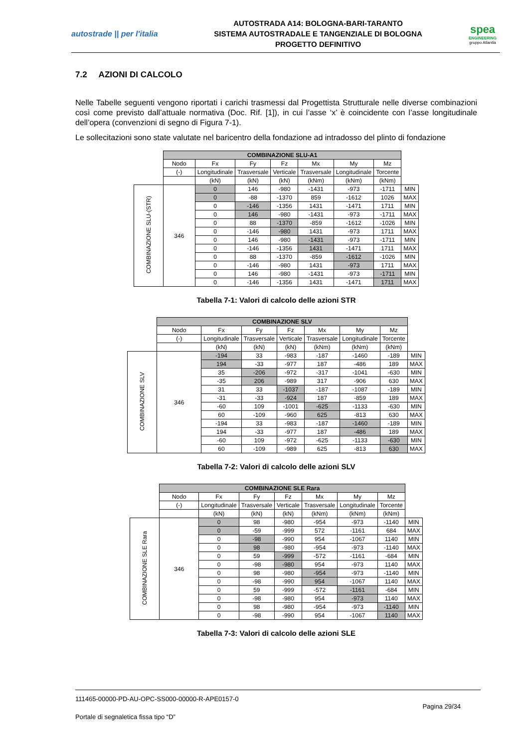autostrade || per l'italia
AUTOSTRADA A14: BOLOGNA-BARI-TARANTO
SISTEMA AUTOSTRADALE E TANGENZIALE DI BOLOGNA
PROGETTO DEFINITIVO
spea
ENGINEERING
gruppo Atlantia
7.2 AZIONI DI CALCOLO
Nelle Tabelle seguenti vengono riportati i carichi trasmessi dal Progettista Strutturale nelle diverse combinazioni così come previsto dall’attuale normativa (Doc. Rif. [1]), in cui l’asse ‘x’ è coincidente con l’asse longitudinale dell’opera (convenzioni di segno di Figura 7-1).
Le sollecitazioni sono state valutate nel baricentro della fondazione ad intradosso del plinto di fondazione
| | COMBINAZIONE SLU-A1 | | | | | | | |
| | Nodo | Fx | Fy | Fz | Mx | My | Mz | |
| | (-) | Longitudinale | Trasversale | Verticale | Trasversale | Longitudinale | Torcente | |
| | | (kN) | (kN) | (kN) | (kNm) | (kNm) | (kNm) | |
| COMBINAZIONE SLU-(STR) | 346 | 0 | 146 | -980 | -1431 | -973 | -1711 | MIN |
| | | 0 | -88 | -1370 | 859 | -1612 | 1026 | MAX |
| | | 0 | -146 | -1356 | 1431 | -1471 | 1711 | MIN |
| | | 0 | 146 | -980 | -1431 | -973 | -1711 | MAX |
| | | 0 | 88 | -1370 | -859 | -1612 | -1026 | MIN |
| | | 0 | -146 | -980 | 1431 | -973 | 1711 | MAX |
| | | 0 | 146 | -980 | -1431 | -973 | -1711 | MIN |
| | | 0 | -146 | -1356 | 1431 | -1471 | 1711 | MAX |
| | | 0 | 88 | -1370 | -859 | -1612 | -1026 | MIN |
| | | 0 | -146 | -980 | 1431 | -973 | 1711 | MAX |
| | | 0 | 146 | -980 | -1431 | -973 | -1711 | MIN |
| | | 0 | -146 | -1356 | 1431 | -1471 | 1711 | MAX |
Tabella 7-1: Valori di calcolo delle azioni STR
| | COMBINAZIONE SLV | | | | | | | |
| | Nodo | Fx | Fy | Fz | Mx | My | Mz | |
| | (-) | Longitudinale | Trasversale | Verticale | Trasversale | Longitudinale | Torcente | |
| | | (kN) | (kN) | (kN) | (kNm) | (kNm) | (kNm) | |
| COMBINAZIONE SLV | 346 | -194 | 33 | -983 | -187 | -1460 | -189 | MIN |
| | | 194 | -33 | -977 | 187 | -486 | 189 | MAX |
| | | 35 | -206 | -972 | -317 | -1041 | -630 | MIN |
| | | -35 | 206 | -989 | 317 | -906 | 630 | MAX |
| | | 31 | 33 | -1037 | -187 | -1087 | -189 | MIN |
| | | -31 | -33 | -924 | 187 | -859 | 189 | MAX |
| | | -60 | 109 | -1001 | -625 | -1133 | -630 | MIN |
| | | 60 | -109 | -960 | 625 | -813 | 630 | MAX |
| | | -194 | 33 | -983 | -187 | -1460 | -189 | MIN |
| | | 194 | -33 | -977 | 187 | -486 | 189 | MAX |
| | | -60 | 109 | -972 | -625 | -1133 | -630 | MIN |
| | | 60 | -109 | -989 | 625 | -813 | 630 | MAX |
Tabella 7-2: Valori di calcolo delle azioni SLV
| | COMBINAZIONE SLE Rara | | | | | | | |
| | Nodo | Fx | Fy | Fz | Mx | My | Mz | |
| | (-) | Longitudinale | Trasversale | Verticale | Trasversale | Longitudinale | Torcente | |
| | | (kN) | (kN) | (kN) | (kNm) | (kNm) | (kNm) | |
| COMBINAZIONE SLE Rara | 346 | 0 | 98 | -980 | -954 | -973 | -1140 | MIN |
| | | 0 | -59 | -999 | 572 | -1161 | 684 | MAX |
| | | 0 | -98 | -990 | 954 | -1067 | 1140 | MIN |
| | | 0 | 98 | -980 | -954 | -973 | -1140 | MAX |
| | | 0 | 59 | -999 | -572 | -1161 | -684 | MIN |
| | | 0 | -98 | -980 | 954 | -973 | 1140 | MAX |
| | | 0 | 98 | -980 | -954 | -973 | -1140 | MIN |
| | | 0 | -98 | -990 | 954 | -1067 | 1140 | MAX |
| | | 0 | 59 | -999 | -572 | -1161 | -684 | MIN |
| | | 0 | -98 | -980 | 954 | -973 | 1140 | MAX |
| | | 0 | 98 | -980 | -954 | -973 | -1140 | MIN |
| | | 0 | -98 | -990 | 954 | -1067 | 1140 | MAX |
Tabella 7-3: Valori di calcolo delle azioni SLE
111465-00000-PD-AU-OPC-SS000-00000-R-APE0157-0
Pagina 29/34
Portale di segnaletica fissa tipo “D”